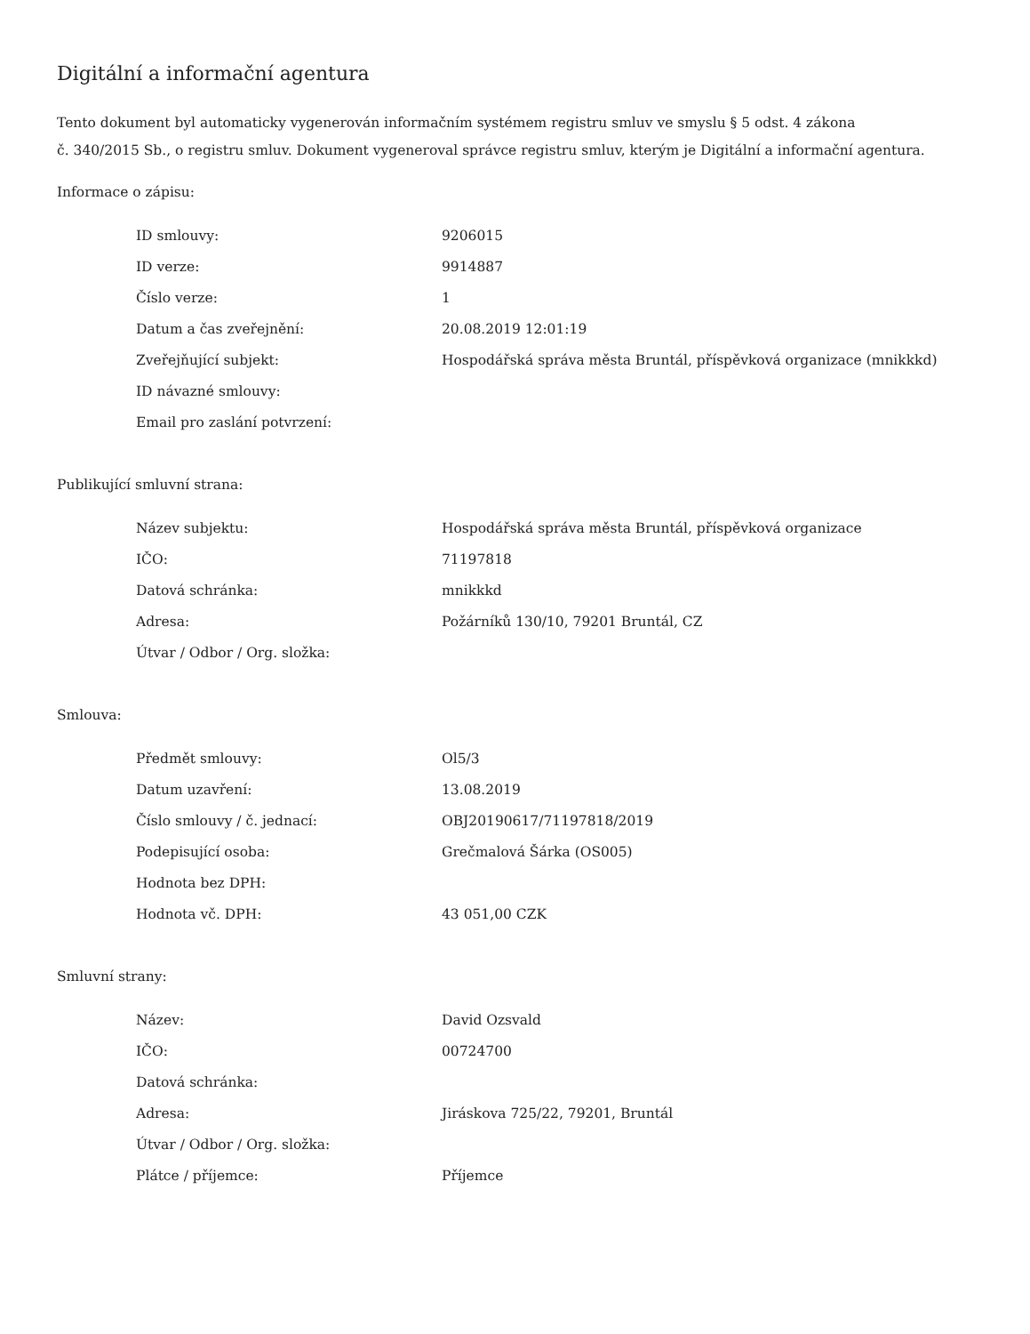Digitální a informační agentura
Tento dokument byl automaticky vygenerován informačním systémem registru smluv ve smyslu § 5 odst. 4 zákona
č. 340/2015 Sb., o registru smluv. Dokument vygeneroval správce registru smluv, kterým je Digitální a informační agentura.
Informace o zápisu:
| ID smlouvy: | 9206015 |
| ID verze: | 9914887 |
| Číslo verze: | 1 |
| Datum a čas zveřejnění: | 20.08.2019 12:01:19 |
| Zveřejňující subjekt: | Hospodářská správa města Bruntál, příspěvková organizace (mnikkkd) |
| ID návazné smlouvy: | |
| Email pro zaslání potvrzení: | |
Publikující smluvní strana:
| Název subjektu: | Hospodářská správa města Bruntál, příspěvková organizace |
| IČO: | 71197818 |
| Datová schránka: | mnikkkd |
| Adresa: | Požárníků 130/10, 79201 Bruntál, CZ |
| Útvar / Odbor / Org. složka: | |
Smlouva:
| Předmět smlouvy: | Ol5/3 |
| Datum uzavření: | 13.08.2019 |
| Číslo smlouvy / č. jednací: | OBJ20190617/71197818/2019 |
| Podepisující osoba: | Grečmalová Šárka (OS005) |
| Hodnota bez DPH: | |
| Hodnota vč. DPH: | 43 051,00 CZK |
Smluvní strany:
| Název: | David Ozsvald |
| IČO: | 00724700 |
| Datová schránka: | |
| Adresa: | Jiráskova 725/22, 79201, Bruntál |
| Útvar / Odbor / Org. složka: | |
| Plátce / příjemce: | Příjemce |